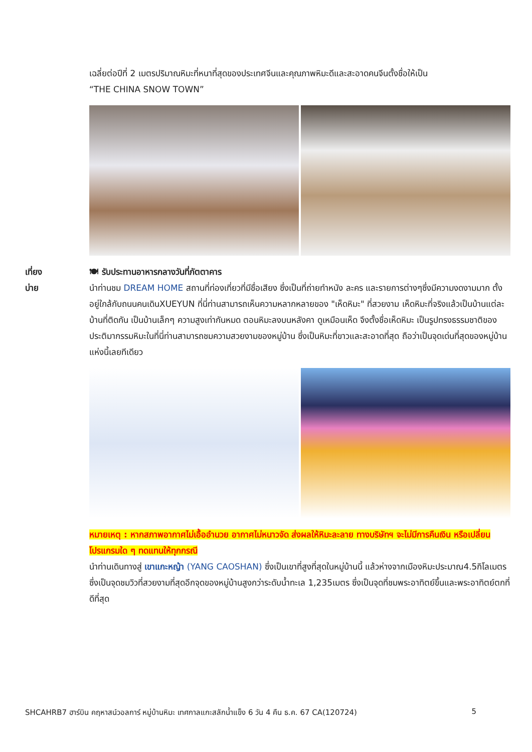เฉลี่ยต่อปีที่ 2 เมตรปริมาณหิมะที่หนาที่สุดของประเทศจีนและคุณภาพหิมะดีและสะอาดคนจีนตั้งชื่อให้เป็น
“THE CHINA SNOW TOWN”
เที่ยง 🍽 รับประทานอาหารกลางวันที่ภัตตาคาร
บ่าย นำท่านชม DREAM HOME สถานที่ท่องเที่ยวที่มีชื่อเสียง ซึ่งเป็นที่ถ่ายทำหนัง ละคร และรายการต่างๆซึ่งมีความงดงามมาก ตั้งอยู่ใกล้กับถนนคนเดินXUEYUN ที่นี่ท่านสามารถเห็นความหลากหลายของ "เห็ดหิมะ" ที่สวยงาม เห็ดหิมะที่จริงแล้วเป็นบ้านแต่ละบ้านที่ติดกัน เป็นบ้านเล็กๆ ความสูงเท่ากันหมด ตอนหิมะลงบนหลังคา ดูเหมือนเห็ด จึงตั้งชื่อเห็ดหิมะ เป็นรูปทรงธรรมชาติของประติมากรรมหิมะในที่นี่ท่านสามารถชมความสวยงามของหมู่บ้าน ซึ่งเป็นหิมะที่ขาวและสะอาดที่สุด ถือว่าเป็นจุดเด่นที่สุดของหมู่บ้านแห่งนี้เลยทีเดียว
หมายเหตุ : หากสภาพอากาศไม่เอื้ออำนวย อากาศไม่หนาวจัด ส่งผลให้หิมะละลาย ทางบริษัทฯ จะไม่มีการคืนเงิน หรือเปลี่ยนโปรแกรมใด ๆ ทดแทนให้ทุกกรณี
นำท่านเดินทางสู่ เขาแกะหญ้า (YANG CAOSHAN) ซึ่งเป็นเขาที่สูงที่สุดในหมู่บ้านนี้ แล้วห่างจากเมืองหิมะประมาณ4.5กิโลเมตร ซึ่งเป็นจุดชมวิวที่สวยงามที่สุดอีกจุดของหมู่บ้านสูงกว่าระดับน้ำทะเล 1,235เมตร ซึ่งเป็นจุดที่ชมพระอาทิตย์ขึ้นและพระอาทิตย์ตกที่ดีที่สุด
SHCAHRB7 ฮาร์บิน คฤหาสน์วอลการ์ หมู่บ้านหิมะ เทศกาลแกะสลักน้ำแข็ง 6 วัน 4 คืน ธ.ค. 67 CA(120724) 5